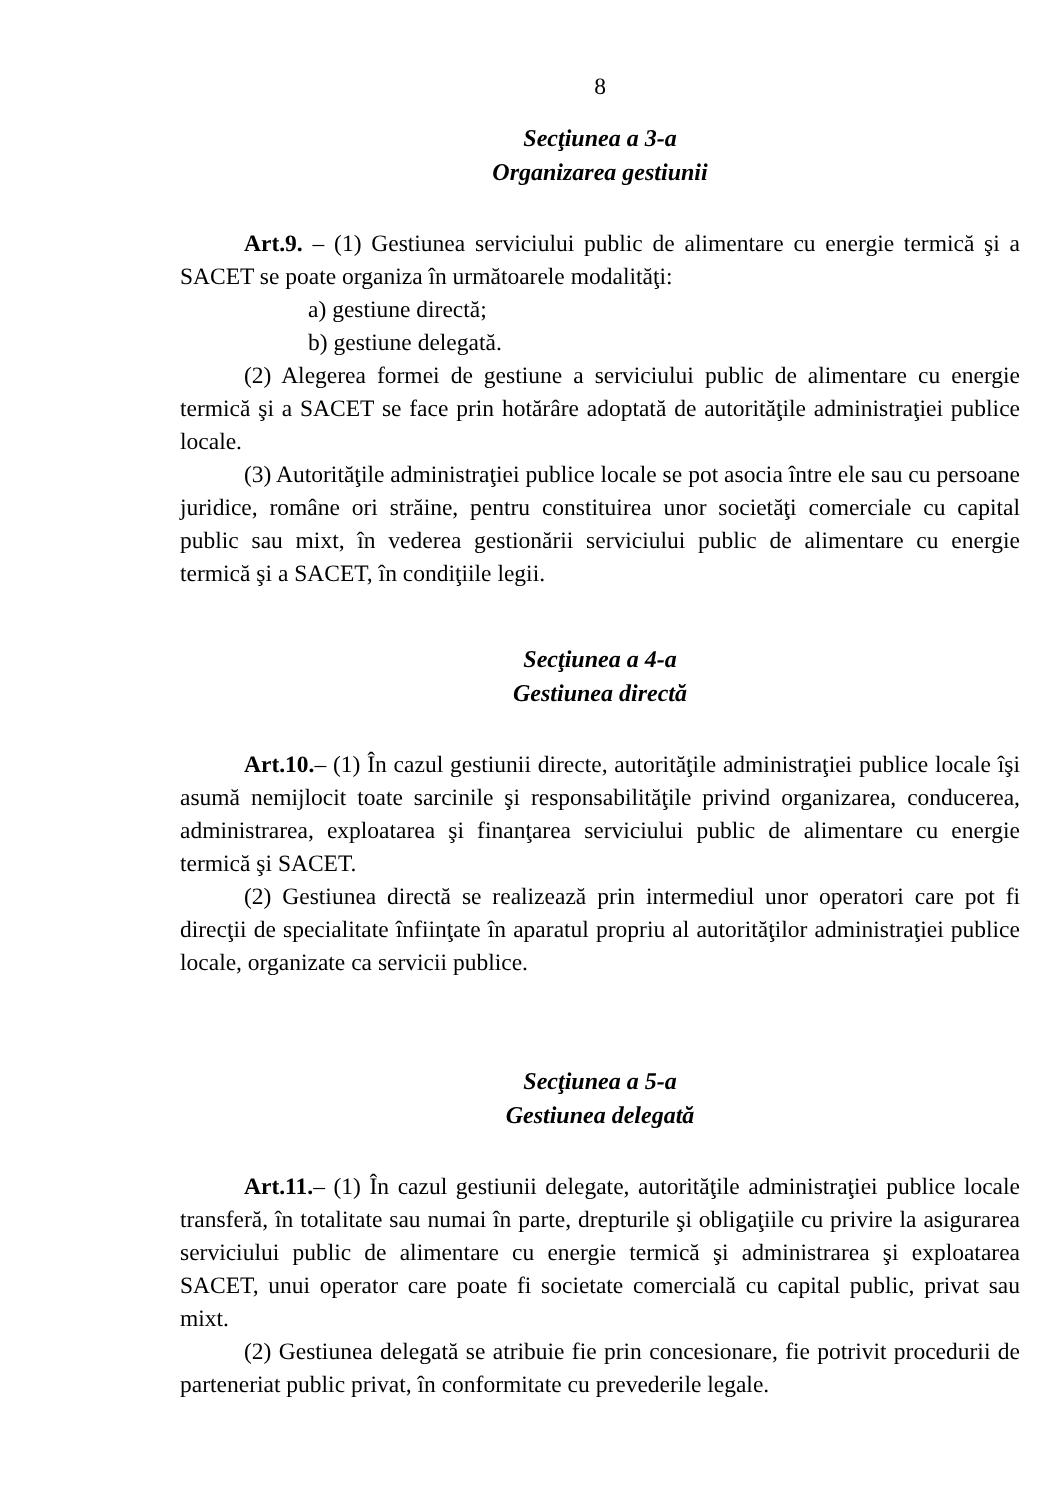8
Secţiunea a 3-a
Organizarea gestiunii
Art.9. – (1) Gestiunea serviciului public de alimentare cu energie termică şi a SACET se poate organiza în următoarele modalităţi:
a) gestiune directă;
b) gestiune delegată.
(2) Alegerea formei de gestiune a serviciului public de alimentare cu energie termică şi a SACET se face prin hotărâre adoptată de autorităţile administraţiei publice locale.
(3) Autorităţile administraţiei publice locale se pot asocia între ele sau cu persoane juridice, române ori străine, pentru constituirea unor societăţi comerciale cu capital public sau mixt, în vederea gestionării serviciului public de alimentare cu energie termică şi a SACET, în condiţiile legii.
Secţiunea a 4-a
Gestiunea directă
Art.10.– (1) În cazul gestiunii directe, autorităţile administraţiei publice locale îşi asumă nemijlocit toate sarcinile şi responsabilităţile privind organizarea, conducerea, administrarea, exploatarea şi finanţarea serviciului public de alimentare cu energie termică şi SACET.
(2) Gestiunea directă se realizează prin intermediul unor operatori care pot fi direcţii de specialitate înfiinţate în aparatul propriu al autorităţilor administraţiei publice locale, organizate ca servicii publice.
Secţiunea a 5-a
Gestiunea delegată
Art.11.– (1) În cazul gestiunii delegate, autorităţile administraţiei publice locale transferă, în totalitate sau numai în parte, drepturile şi obligaţiile cu privire la asigurarea serviciului public de alimentare cu energie termică şi administrarea şi exploatarea SACET, unui operator care poate fi societate comercială cu capital public, privat sau mixt.
(2) Gestiunea delegată se atribuie fie prin concesionare, fie potrivit procedurii de parteneriat public privat, în conformitate cu prevederile legale.